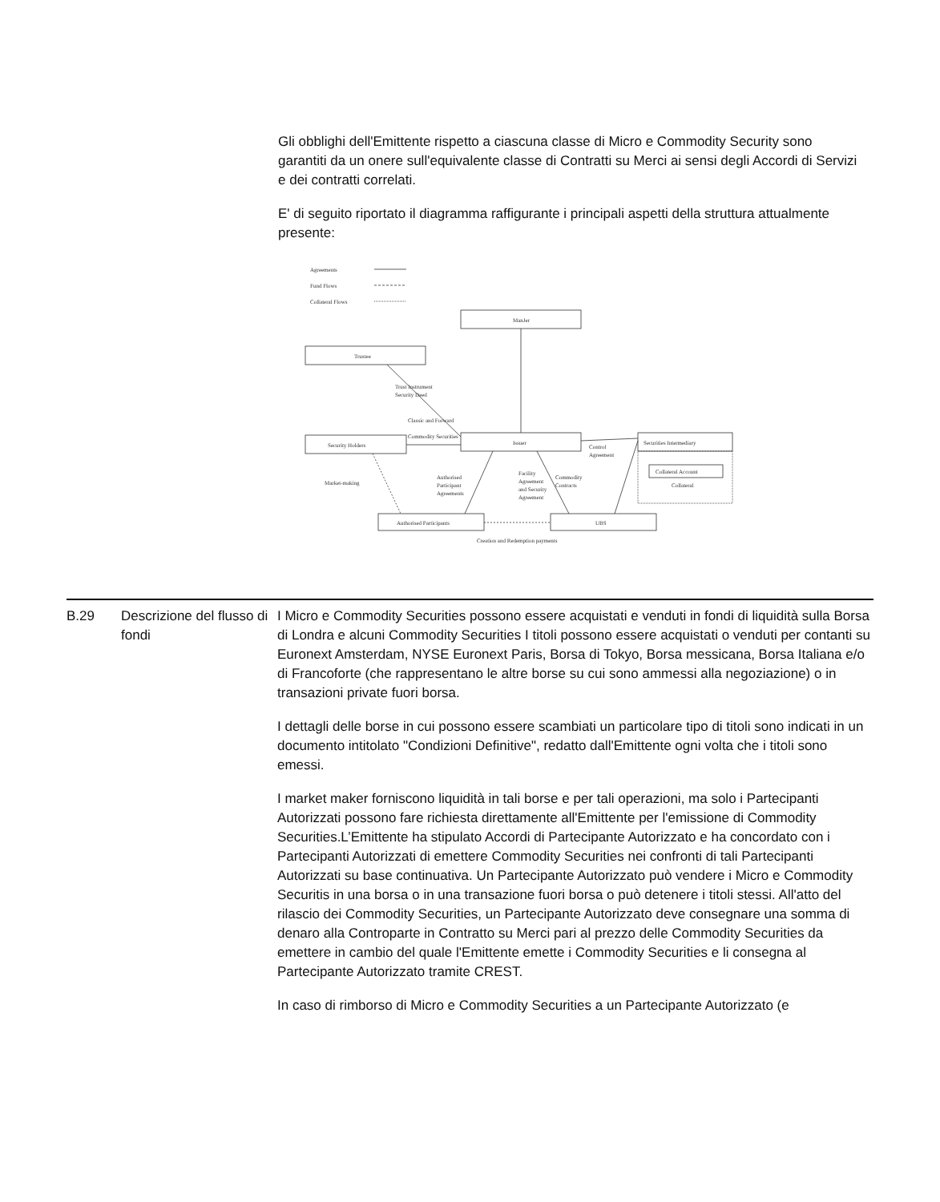Gli obblighi dell'Emittente rispetto a ciascuna classe di Micro e Commodity Security sono garantiti da un onere sull'equivalente classe di Contratti su Merci ai sensi degli Accordi di Servizi e dei contratti correlati.
E' di seguito riportato il diagramma raffigurante i principali aspetti della struttura attualmente presente:
Agreements
Fund Flows
Collateral Flows
ManJer
Trustee
Issuer
Security Holders
Securities Intermediary
Collateral Account
Collateral
Authorised Participants
UBS
Trust Instrument
Security Deed
Classic and Forward
Commodity Securities
Control
Agreement
Market-making
Authorised
Participant
Agreements
Facility
Agreement
and Security
Agreement
Commodity
Contracts
Creation and Redemption payments
| B.29 | Descrizione del flusso di fondi | I Micro e Commodity Securities possono essere acquistati e venduti in fondi di liquidità sulla Borsa di Londra e alcuni Commodity Securities I titoli possono essere acquistati o venduti per contanti su Euronext Amsterdam, NYSE Euronext Paris, Borsa di Tokyo, Borsa messicana, Borsa Italiana e/o di Francoforte (che rappresentano le altre borse su cui sono ammessi alla negoziazione) o in transazioni private fuori borsa. I dettagli delle borse in cui possono essere scambiati un particolare tipo di titoli sono indicati in un documento intitolato "Condizioni Definitive", redatto dall'Emittente ogni volta che i titoli sono emessi. I market maker forniscono liquidità in tali borse e per tali operazioni, ma solo i Partecipanti Autorizzati possono fare richiesta direttamente all'Emittente per l'emissione di Commodity Securities.L’Emittente ha stipulato Accordi di Partecipante Autorizzato e ha concordato con i Partecipanti Autorizzati di emettere Commodity Securities nei confronti di tali Partecipanti Autorizzati su base continuativa. Un Partecipante Autorizzato può vendere i Micro e Commodity Securitis in una borsa o in una transazione fuori borsa o può detenere i titoli stessi. All'atto del rilascio dei Commodity Securities, un Partecipante Autorizzato deve consegnare una somma di denaro alla Controparte in Contratto su Merci pari al prezzo delle Commodity Securities da emettere in cambio del quale l'Emittente emette i Commodity Securities e li consegna al Partecipante Autorizzato tramite CREST. In caso di rimborso di Micro e Commodity Securities a un Partecipante Autorizzato (e |